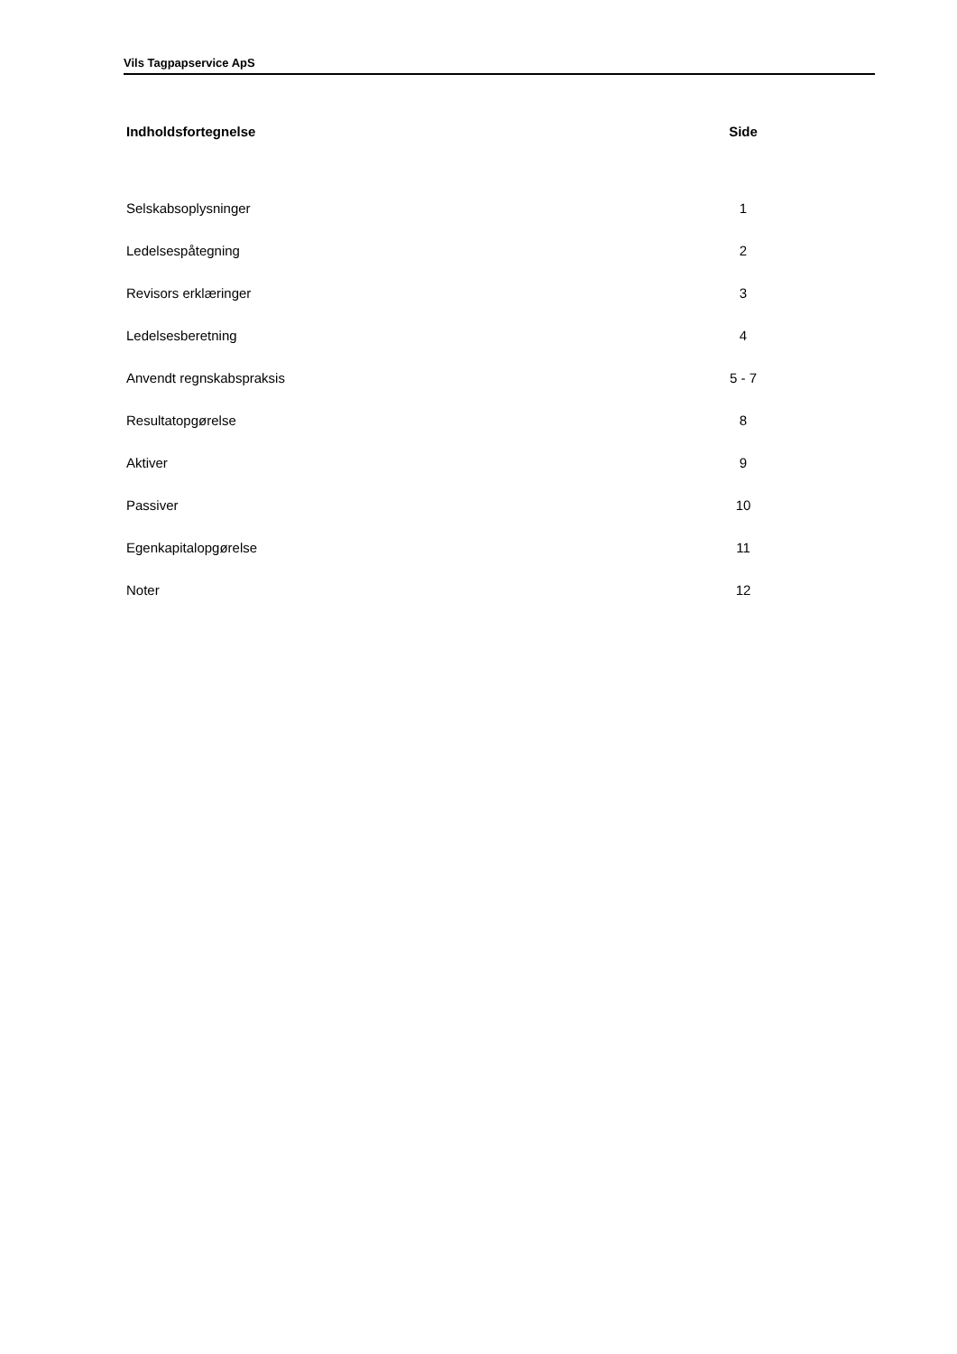Vils Tagpapservice ApS
| Indholdsfortegnelse | Side |
| --- | --- |
| Selskabsoplysninger | 1 |
| Ledelsespåtegning | 2 |
| Revisors erklæringer | 3 |
| Ledelsesberetning | 4 |
| Anvendt regnskabspraksis | 5 - 7 |
| Resultatopgørelse | 8 |
| Aktiver | 9 |
| Passiver | 10 |
| Egenkapitalopgørelse | 11 |
| Noter | 12 |